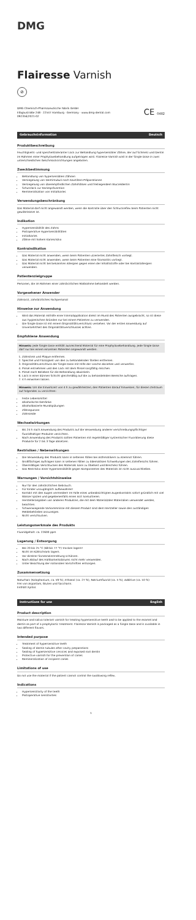DMG
Flairesse Varnish
⊘
DMG Chemisch-Pharmazeutische Fabrik GmbH
Elbgaustraße 248 · 22547 Hamburg · Germany · www.dmg-dental.com
092356/2021-02
CE 0482
Gebrauchsinformation Deutsch
Produktbeschreibung
Feuchtigkeits- und speichelstoleranter Lack zur Behandlung hypersensibler Zähne, der auf Schmelz und Dentin im Rahmen einer Prophylaxebehandlung aufgetragen wird. Flairesse Varnish wird in der Single Dose in zwei unterschiedlichen Geschmacksrichtungen angeboten.
Zweckbestimmung
Behandlung von hypersensiblen Zähnen
Versiegelung von Dentintubuli nach Kavitäten-Präparationen
Versiegelung von überempfindlichen Zahnhälsen und freiliegendem Wurzeldentin
Schutzlack zur Kariesprävention
Remineralisation von Initialkaries
Verwendungsbeschränkung
Das Material darf nicht angewandt werden, wenn die Kontrolle über den Schluckreflex beim Patienten nicht gewährleistet ist.
Indikation
Hypersensibilität des Zahns
Postoperative Hypersensibilitäten
Initialkaries
Zähne mit hohem Kariesrisiko
Kontraindikation
Das Material nicht anwenden, wenn beim Patienten ulzeriertes Zahnfleisch vorliegt.
Das Material nicht anwenden, wenn beim Patienten eine Stomatitis vorliegt.
Das Material nicht bei bekannten Allergien gegen einen der Inhaltsstoffe oder bei Kontaktallergien verwenden.
Patientenzielgruppe
Personen, die im Rahmen einer zahnärztlichen Maßnahme behandelt werden.
Vorgesehener Anwender
Zahnarzt, zahnärztliches Fachpersonal
Hinweise zur Anwendung
Wird das Material mithilfe einer Einmalapplikation direkt im Mund des Patienten ausgebracht, so ist diese aus hygienischen Gründen nur bei einem Patienten zu verwenden.
Die Single Dose ist mit einem Originalitätsverschluss versehen. Vor der ersten Anwendung auf Unversehrtheit des Originalitätsverschlusses achten.
Empfohlene Anwendung
Hinweis: Jede Single Dose enthält ausreichend Material für eine Prophylaxebehandlung. Jede Single Dose darf nur bei einem einzelnen Patienten angewandt werden.
1. Zahnstein und Plaque entfernen.
2. Speichel und Flüssigkeit von den zu behandelnden Stellen entfernen.
3. Originalitätsverschluss der Single Dose mit Hilfe der Lasche abziehen und verwerfen.
4. Pinsel entnehmen und den Lack mit dem Pinsel sorgfältig mischen.
5. Pinsel nach Belieben für die Behandlung abwinkeln.
6. Lack in einer dünnen Schicht gleichmäßig auf die zu behandelnden Bereiche auftragen.
7. 4 h einwirken lassen.
Hinweis: Um die Einwirkzeit von 4 h zu gewährleisten, den Patienten darauf hinweisen, für diesen Zeitraum auf folgendes zu verzichten:
Feste Lebensmittel
Alkoholische Getränke
Alkoholbasierte Mundspülungen
Zähneputzen
Zahnseide
Wechselwirkungen
Bis 24 h nach Anwendung des Produkts auf die Verwendung anderer verschreibungspflichtiger fluoridhaltiger Produkte verzichten.
Nach Anwendung des Produkts sollten Patienten mit regelmäßiger systemischer Fluoridierung diese Produkte für 2 bis 3 Tage absetzen.
Restrisiken / Nebenwirkungen
Die Verwendung des Produkts kann in seltenen Fällen bei Asthmatikern zu Atemnot führen.
Großflächiges Auftragen kann in seltenen Fällen zu ödematösen Schwellungen des Zahnfleischs führen.
Übermäßiges Verschlucken des Materials kann zu Übelkeit und Brechreiz führen.
Das Restrisiko einer Hypersensibilität gegen Komponenten des Materials ist nicht auszuschließen.
Warnungen / Vorsichtshinweise
Nur für den zahnärztlichen Gebrauch.
Für Kinder unzugänglich aufbewahren!
Kontakt mit den Augen vermeiden! Im Falle eines unbeabsichtigten Augenkontakts sofort gründlich mit viel Wasser spülen und gegebenenfalls einen Arzt konsultieren.
Herstellerangaben von anderen Produkten, die mit dem Material/den Materialien verwendet werden, beachten.
Schwerwiegende Vorkommnisse mit diesem Produkt sind dem Hersteller sowie den zuständigen Meldebehörden anzuzeigen.
Nicht verschlucken.
Leistungsmerkmale des Produkts
Fluoridgehalt: ca. 22600 ppm
Lagerung / Entsorgung
Bei 20 bis 25 °C (68 bis 77 °F) trocken lagern!
Nicht im Kühlschrank lagern.
Vor direkter Sonneneinstrahlung schützen.
Nach Ablauf des Haltbarkeitsdatums nicht mehr verwenden.
Unter Beachtung der nationalen Vorschriften entsorgen.
Zusammensetzung
Naturharz (Kolophonium, ca. 59 %), Ethanol (ca. 27 %), Natriumfluorid (ca. 5 %), Additive (ca. 10 %)
Frei von Aspartam, Gluten und Saccharin.
Enthält Xylitol.
Instructions for use English
Product description
Moisture and saliva tolerant varnish for treating hypersensitive teeth and to be applied to the enamel and dentin as part of a prophylactic treatment. Flairesse Varnish is packaged as a Single Dose and is available in two different flavors.
Intended purpose
Treatment of hypersensitive teeth
Sealing of dentin tubules after cavity preparations
Sealing of hypersensitive cervices and exposed root dentin
Protective varnish for the prevention of caries
Remineralization of incipient caries
Limitations of use
Do not use the material if the patient cannot control the swallowing reflex.
Indications
Hypersensitivity of the teeth
Postoperative sensitivities
1